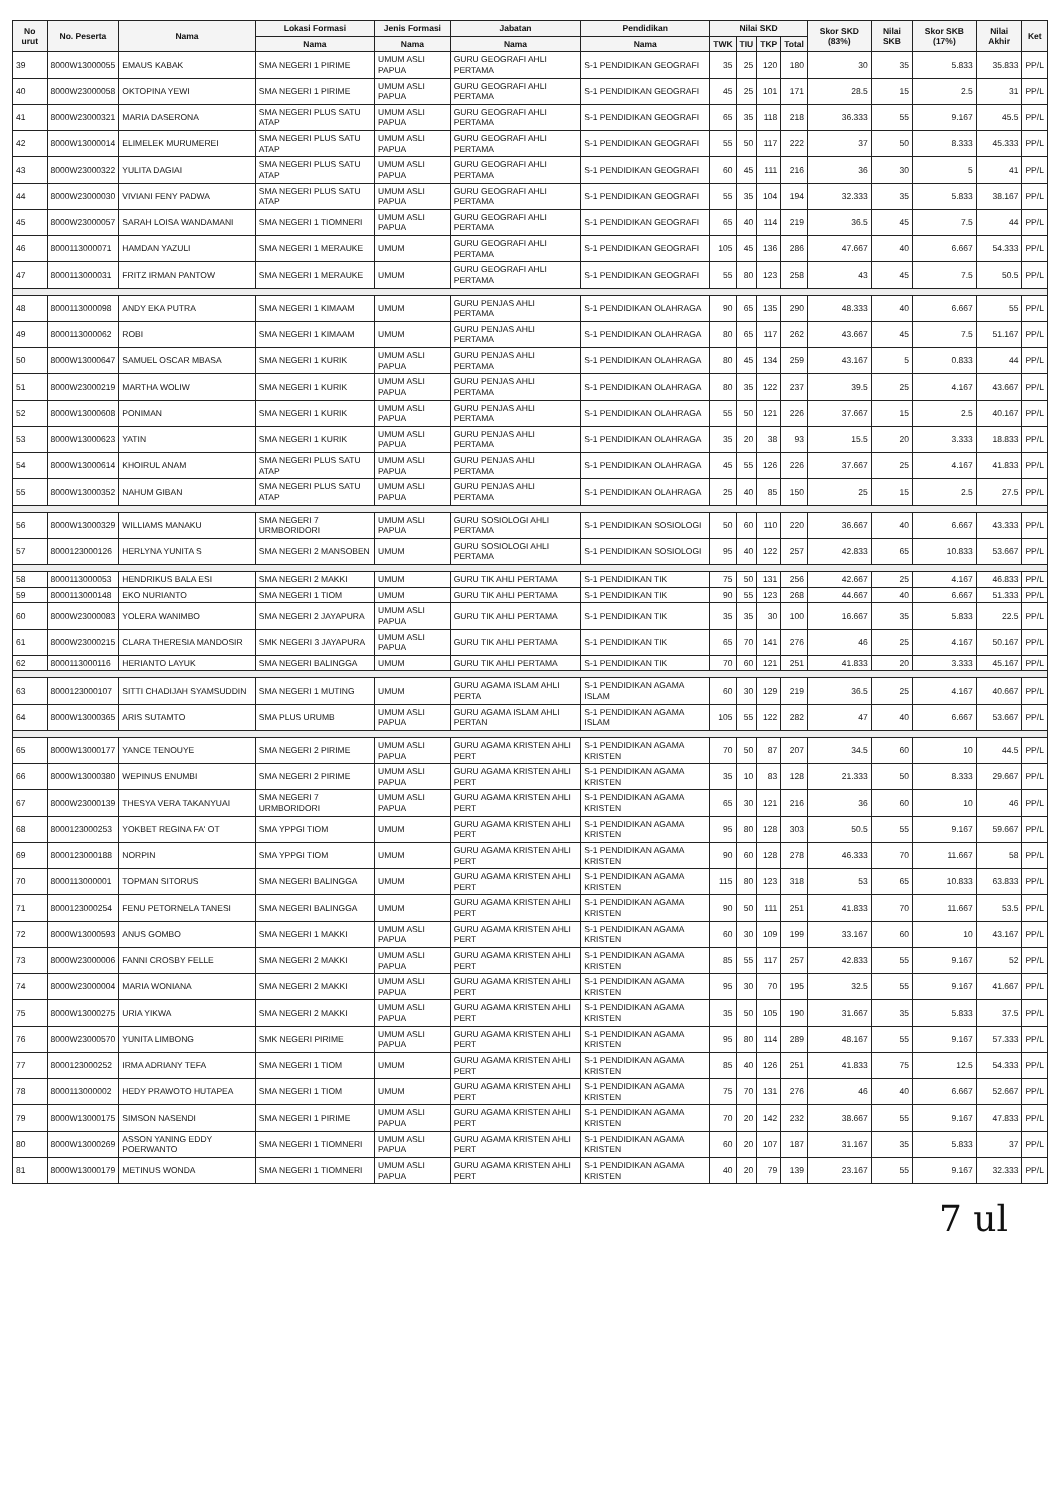| No urut | No. Peserta | Nama | Lokasi Formasi | Jenis Formasi | Jabatan | Pendidikan | Nilai SKD | | | | Skor SKD (83%) | Nilai SKB | Skor SKB (17%) | Nilai Akhir | Ket |
| --- | --- | --- | --- | --- | --- | --- | --- | --- | --- | --- | --- | --- | --- | --- | --- |
| | | | Nama | Nama | Nama | Nama | TWK | TIU | TKP | Total | | | | | |
| 39 | 8000W13000055 | EMAUS KABAK | SMA NEGERI 1 PIRIME | UMUM ASLI PAPUA | GURU GEOGRAFI AHLI PERTAMA | S-1 PENDIDIKAN GEOGRAFI | 35 | 25 | 120 | 180 | 30 | 35 | 5.833 | 35.833 | PP/L |
| 40 | 8000W23000058 | OKTOPINA YEWI | SMA NEGERI 1 PIRIME | UMUM ASLI PAPUA | GURU GEOGRAFI AHLI PERTAMA | S-1 PENDIDIKAN GEOGRAFI | 45 | 25 | 101 | 171 | 28.5 | 15 | 2.5 | 31 | PP/L |
| 41 | 8000W23000321 | MARIA DASERONA | SMA NEGERI PLUS SATU ATAP | UMUM ASLI PAPUA | GURU GEOGRAFI AHLI PERTAMA | S-1 PENDIDIKAN GEOGRAFI | 65 | 35 | 118 | 218 | 36.333 | 55 | 9.167 | 45.5 | PP/L |
| 42 | 8000W13000014 | ELIMELEK MURUMEREI | SMA NEGERI PLUS SATU ATAP | UMUM ASLI PAPUA | GURU GEOGRAFI AHLI PERTAMA | S-1 PENDIDIKAN GEOGRAFI | 55 | 50 | 117 | 222 | 37 | 50 | 8.333 | 45.333 | PP/L |
| 43 | 8000W23000322 | YULITA DAGIAI | SMA NEGERI PLUS SATU ATAP | UMUM ASLI PAPUA | GURU GEOGRAFI AHLI PERTAMA | S-1 PENDIDIKAN GEOGRAFI | 60 | 45 | 111 | 216 | 36 | 30 | 5 | 41 | PP/L |
| 44 | 8000W23000030 | VIVIANI FENY PADWA | SMA NEGERI PLUS SATU ATAP | UMUM ASLI PAPUA | GURU GEOGRAFI AHLI PERTAMA | S-1 PENDIDIKAN GEOGRAFI | 55 | 35 | 104 | 194 | 32.333 | 35 | 5.833 | 38.167 | PP/L |
| 45 | 8000W23000057 | SARAH LOISA WANDAMANI | SMA NEGERI 1 TIOMNERI | UMUM ASLI PAPUA | GURU GEOGRAFI AHLI PERTAMA | S-1 PENDIDIKAN GEOGRAFI | 65 | 40 | 114 | 219 | 36.5 | 45 | 7.5 | 44 | PP/L |
| 46 | 8000113000071 | HAMDAN YAZULI | SMA NEGERI 1 MERAUKE | UMUM | GURU GEOGRAFI AHLI PERTAMA | S-1 PENDIDIKAN GEOGRAFI | 105 | 45 | 136 | 286 | 47.667 | 40 | 6.667 | 54.333 | PP/L |
| 47 | 8000113000031 | FRITZ IRMAN PANTOW | SMA NEGERI 1 MERAUKE | UMUM | GURU GEOGRAFI AHLI PERTAMA | S-1 PENDIDIKAN GEOGRAFI | 55 | 80 | 123 | 258 | 43 | 45 | 7.5 | 50.5 | PP/L |
| 48 | 8000113000098 | ANDY EKA PUTRA | SMA NEGERI 1 KIMAAM | UMUM | GURU PENJAS AHLI PERTAMA | S-1 PENDIDIKAN OLAHRAGA | 90 | 65 | 135 | 290 | 48.333 | 40 | 6.667 | 55 | PP/L |
| 49 | 8000113000062 | ROBI | SMA NEGERI 1 KIMAAM | UMUM | GURU PENJAS AHLI PERTAMA | S-1 PENDIDIKAN OLAHRAGA | 80 | 65 | 117 | 262 | 43.667 | 45 | 7.5 | 51.167 | PP/L |
| 50 | 8000W13000647 | SAMUEL OSCAR MBASA | SMA NEGERI 1 KURIK | UMUM ASLI PAPUA | GURU PENJAS AHLI PERTAMA | S-1 PENDIDIKAN OLAHRAGA | 80 | 45 | 134 | 259 | 43.167 | 5 | 0.833 | 44 | PP/L |
| 51 | 8000W23000219 | MARTHA WOLIW | SMA NEGERI 1 KURIK | UMUM ASLI PAPUA | GURU PENJAS AHLI PERTAMA | S-1 PENDIDIKAN OLAHRAGA | 80 | 35 | 122 | 237 | 39.5 | 25 | 4.167 | 43.667 | PP/L |
| 52 | 8000W13000608 | PONIMAN | SMA NEGERI 1 KURIK | UMUM ASLI PAPUA | GURU PENJAS AHLI PERTAMA | S-1 PENDIDIKAN OLAHRAGA | 55 | 50 | 121 | 226 | 37.667 | 15 | 2.5 | 40.167 | PP/L |
| 53 | 8000W13000623 | YATIN | SMA NEGERI 1 KURIK | UMUM ASLI PAPUA | GURU PENJAS AHLI PERTAMA | S-1 PENDIDIKAN OLAHRAGA | 35 | 20 | 38 | 93 | 15.5 | 20 | 3.333 | 18.833 | PP/L |
| 54 | 8000W13000614 | KHOIRUL ANAM | SMA NEGERI PLUS SATU ATAP | UMUM ASLI PAPUA | GURU PENJAS AHLI PERTAMA | S-1 PENDIDIKAN OLAHRAGA | 45 | 55 | 126 | 226 | 37.667 | 25 | 4.167 | 41.833 | PP/L |
| 55 | 8000W13000352 | NAHUM GIBAN | SMA NEGERI PLUS SATU ATAP | UMUM ASLI PAPUA | GURU PENJAS AHLI PERTAMA | S-1 PENDIDIKAN OLAHRAGA | 25 | 40 | 85 | 150 | 25 | 15 | 2.5 | 27.5 | PP/L |
| 56 | 8000W13000329 | WILLIAMS MANAKU | SMA NEGERI 7 URMBORIDORI | UMUM ASLI PAPUA | GURU SOSIOLOGI AHLI PERTAMA | S-1 PENDIDIKAN SOSIOLOGI | 50 | 60 | 110 | 220 | 36.667 | 40 | 6.667 | 43.333 | PP/L |
| 57 | 8000123000126 | HERLYNA YUNITA S | SMA NEGERI 2 MANSOBEN | UMUM | GURU SOSIOLOGI AHLI PERTAMA | S-1 PENDIDIKAN SOSIOLOGI | 95 | 40 | 122 | 257 | 42.833 | 65 | 10.833 | 53.667 | PP/L |
| 58 | 8000113000053 | HENDRIKUS BALA ESI | SMA NEGERI 2 MAKKI | UMUM | GURU TIK AHLI PERTAMA | S-1 PENDIDIKAN TIK | 75 | 50 | 131 | 256 | 42.667 | 25 | 4.167 | 46.833 | PP/L |
| 59 | 8000113000148 | EKO NURIANTO | SMA NEGERI 1 TIOM | UMUM | GURU TIK AHLI PERTAMA | S-1 PENDIDIKAN TIK | 90 | 55 | 123 | 268 | 44.667 | 40 | 6.667 | 51.333 | PP/L |
| 60 | 8000W23000083 | YOLERA WANIMBO | SMA NEGERI 2 JAYAPURA | UMUM ASLI PAPUA | GURU TIK AHLI PERTAMA | S-1 PENDIDIKAN TIK | 35 | 35 | 30 | 100 | 16.667 | 35 | 5.833 | 22.5 | PP/L |
| 61 | 8000W23000215 | CLARA THERESIA MANDOSIR | SMK NEGERI 3 JAYAPURA | UMUM ASLI PAPUA | GURU TIK AHLI PERTAMA | S-1 PENDIDIKAN TIK | 65 | 70 | 141 | 276 | 46 | 25 | 4.167 | 50.167 | PP/L |
| 62 | 8000113000116 | HERIANTO LAYUK | SMA NEGERI BALINGGA | UMUM | GURU TIK AHLI PERTAMA | S-1 PENDIDIKAN TIK | 70 | 60 | 121 | 251 | 41.833 | 20 | 3.333 | 45.167 | PP/L |
| 63 | 8000123000107 | SITTI CHADIJAH SYAMSUDDIN | SMA NEGERI 1 MUTING | UMUM | GURU AGAMA ISLAM AHLI PERTA | S-1 PENDIDIKAN AGAMA ISLAM | 60 | 30 | 129 | 219 | 36.5 | 25 | 4.167 | 40.667 | PP/L |
| 64 | 8000W13000365 | ARIS SUTAMTO | SMA PLUS URUMB | UMUM ASLI PAPUA | GURU AGAMA ISLAM AHLI PERTAN | S-1 PENDIDIKAN AGAMA ISLAM | 105 | 55 | 122 | 282 | 47 | 40 | 6.667 | 53.667 | PP/L |
| 65 | 8000W13000177 | YANCE TENOUYE | SMA NEGERI 2 PIRIME | UMUM ASLI PAPUA | GURU AGAMA KRISTEN AHLI PERT | S-1 PENDIDIKAN AGAMA KRISTEN | 70 | 50 | 87 | 207 | 34.5 | 60 | 10 | 44.5 | PP/L |
| 66 | 8000W13000380 | WEPINUS ENUMBI | SMA NEGERI 2 PIRIME | UMUM ASLI PAPUA | GURU AGAMA KRISTEN AHLI PERT | S-1 PENDIDIKAN AGAMA KRISTEN | 35 | 10 | 83 | 128 | 21.333 | 50 | 8.333 | 29.667 | PP/L |
| 67 | 8000W23000139 | THESYA VERA TAKANYUAI | SMA NEGERI 7 URMBORIDORI | UMUM ASLI PAPUA | GURU AGAMA KRISTEN AHLI PERT | S-1 PENDIDIKAN AGAMA KRISTEN | 65 | 30 | 121 | 216 | 36 | 60 | 10 | 46 | PP/L |
| 68 | 8000123000253 | YOKBET REGINA FA' OT | SMA YPPGI TIOM | UMUM | GURU AGAMA KRISTEN AHLI PERT | S-1 PENDIDIKAN AGAMA KRISTEN | 95 | 80 | 128 | 303 | 50.5 | 55 | 9.167 | 59.667 | PP/L |
| 69 | 8000123000188 | NORPIN | SMA YPPGI TIOM | UMUM | GURU AGAMA KRISTEN AHLI PERT | S-1 PENDIDIKAN AGAMA KRISTEN | 90 | 60 | 128 | 278 | 46.333 | 70 | 11.667 | 58 | PP/L |
| 70 | 8000113000001 | TOPMAN SITORUS | SMA NEGERI BALINGGA | UMUM | GURU AGAMA KRISTEN AHLI PERT | S-1 PENDIDIKAN AGAMA KRISTEN | 115 | 80 | 123 | 318 | 53 | 65 | 10.833 | 63.833 | PP/L |
| 71 | 8000123000254 | FENU PETORNELA TANESI | SMA NEGERI BALINGGA | UMUM | GURU AGAMA KRISTEN AHLI PERT | S-1 PENDIDIKAN AGAMA KRISTEN | 90 | 50 | 111 | 251 | 41.833 | 70 | 11.667 | 53.5 | PP/L |
| 72 | 8000W13000593 | ANUS GOMBO | SMA NEGERI 1 MAKKI | UMUM ASLI PAPUA | GURU AGAMA KRISTEN AHLI PERT | S-1 PENDIDIKAN AGAMA KRISTEN | 60 | 30 | 109 | 199 | 33.167 | 60 | 10 | 43.167 | PP/L |
| 73 | 8000W23000006 | FANNI CROSBY FELLE | SMA NEGERI 2 MAKKI | UMUM ASLI PAPUA | GURU AGAMA KRISTEN AHLI PERT | S-1 PENDIDIKAN AGAMA KRISTEN | 85 | 55 | 117 | 257 | 42.833 | 55 | 9.167 | 52 | PP/L |
| 74 | 8000W23000004 | MARIA WONIANA | SMA NEGERI 2 MAKKI | UMUM ASLI PAPUA | GURU AGAMA KRISTEN AHLI PERT | S-1 PENDIDIKAN AGAMA KRISTEN | 95 | 30 | 70 | 195 | 32.5 | 55 | 9.167 | 41.667 | PP/L |
| 75 | 8000W13000275 | URIA YIKWA | SMA NEGERI 2 MAKKI | UMUM ASLI PAPUA | GURU AGAMA KRISTEN AHLI PERT | S-1 PENDIDIKAN AGAMA KRISTEN | 35 | 50 | 105 | 190 | 31.667 | 35 | 5.833 | 37.5 | PP/L |
| 76 | 8000W23000570 | YUNITA LIMBONG | SMK NEGERI PIRIME | UMUM ASLI PAPUA | GURU AGAMA KRISTEN AHLI PERT | S-1 PENDIDIKAN AGAMA KRISTEN | 95 | 80 | 114 | 289 | 48.167 | 55 | 9.167 | 57.333 | PP/L |
| 77 | 8000123000252 | IRMA ADRIANY TEFA | SMA NEGERI 1 TIOM | UMUM | GURU AGAMA KRISTEN AHLI PERT | S-1 PENDIDIKAN AGAMA KRISTEN | 85 | 40 | 126 | 251 | 41.833 | 75 | 12.5 | 54.333 | PP/L |
| 78 | 8000113000002 | HEDY PRAWOTO HUTAPEA | SMA NEGERI 1 TIOM | UMUM | GURU AGAMA KRISTEN AHLI PERT | S-1 PENDIDIKAN AGAMA KRISTEN | 75 | 70 | 131 | 276 | 46 | 40 | 6.667 | 52.667 | PP/L |
| 79 | 8000W13000175 | SIMSON NASENDI | SMA NEGERI 1 PIRIME | UMUM ASLI PAPUA | GURU AGAMA KRISTEN AHLI PERT | S-1 PENDIDIKAN AGAMA KRISTEN | 70 | 20 | 142 | 232 | 38.667 | 55 | 9.167 | 47.833 | PP/L |
| 80 | 8000W13000269 | ASSON YANING EDDY POERWANTO | SMA NEGERI 1 TIOMNERI | UMUM ASLI PAPUA | GURU AGAMA KRISTEN AHLI PERT | S-1 PENDIDIKAN AGAMA KRISTEN | 60 | 20 | 107 | 187 | 31.167 | 35 | 5.833 | 37 | PP/L |
| 81 | 8000W13000179 | METINUS WONDA | SMA NEGERI 1 TIOMNERI | UMUM ASLI PAPUA | GURU AGAMA KRISTEN AHLI PERT | S-1 PENDIDIKAN AGAMA KRISTEN | 40 | 20 | 79 | 139 | 23.167 | 55 | 9.167 | 32.333 | PP/L |
7 ul